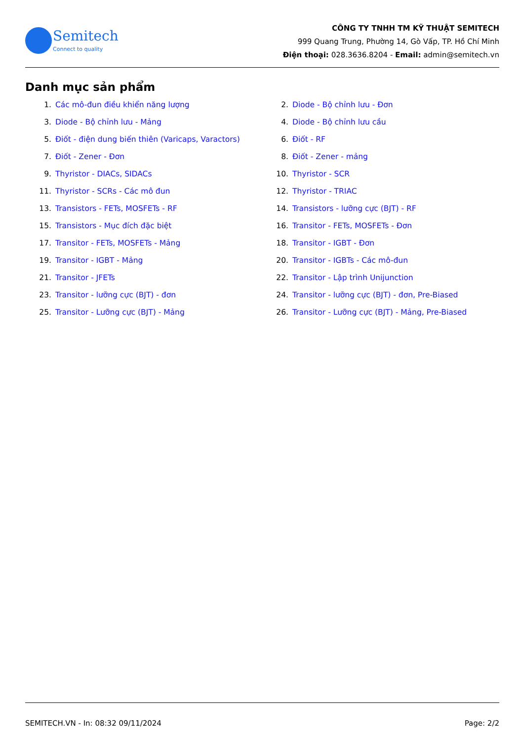Semitech
Connect to quality
CÔNG TY TNHH TM KỸ THUẬT SEMITECH
999 Quang Trung, Phường 14, Gò Vấp, TP. Hồ Chí Minh
Điện thoại: 028.3636.8204 - Email: admin@semitech.vn
Danh mục sản phẩm
1. Các mô-đun điều khiển năng lượng
2. Diode - Bộ chỉnh lưu - Đơn
3. Diode - Bộ chỉnh lưu - Mảng
4. Diode - Bộ chỉnh lưu cầu
5. Điốt - điện dung biến thiên (Varicaps, Varactors)
6. Điốt - RF
7. Điốt - Zener - Đơn
8. Điốt - Zener - mảng
9. Thyristor - DIACs, SIDACs
10. Thyristor - SCR
11. Thyristor - SCRs - Các mô đun
12. Thyristor - TRIAC
13. Transistors - FETs, MOSFETs - RF
14. Transistors - lưỡng cực (BJT) - RF
15. Transistors - Mục đích đặc biệt
16. Transitor - FETs, MOSFETs - Đơn
17. Transitor - FETs, MOSFETs - Mảng
18. Transitor - IGBT - Đơn
19. Transitor - IGBT - Mảng
20. Transitor - IGBTs - Các mô-đun
21. Transitor - JFETs
22. Transitor - Lập trình Unijunction
23. Transitor - lưỡng cực (BJT) - đơn
24. Transitor - lưỡng cực (BJT) - đơn, Pre-Biased
25. Transitor - Lưỡng cực (BJT) - Mảng
26. Transitor - Lưỡng cực (BJT) - Mảng, Pre-Biased
SEMITECH.VN - In: 08:32 09/11/2024 Page: 2/2